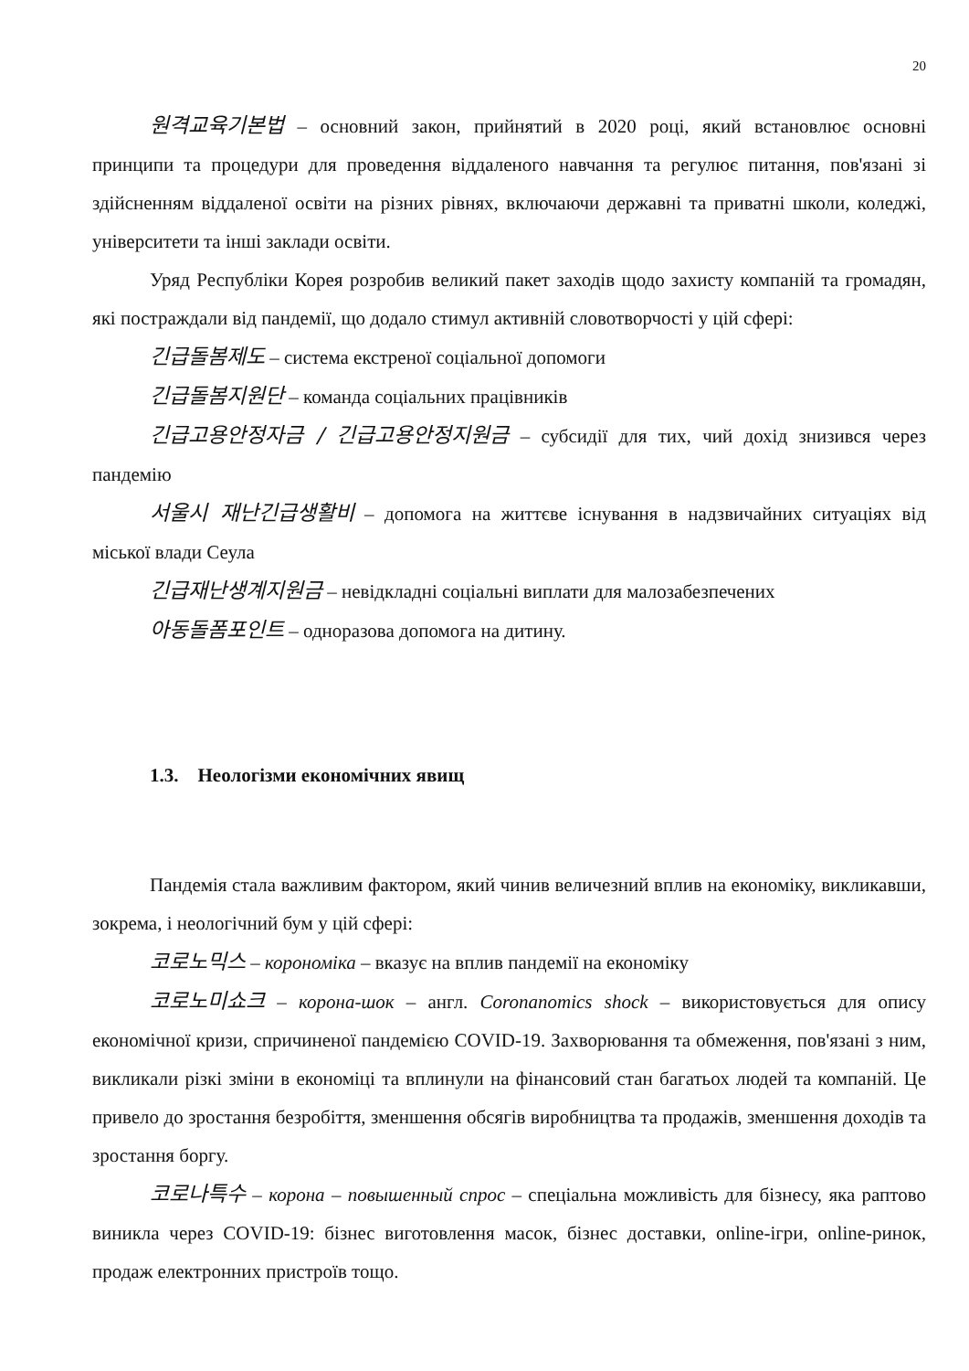20
원격교육기본법 – основний закон, прийнятий в 2020 році, який встановлює основні принципи та процедури для проведення віддаленого навчання та регулює питання, пов'язані зі здійсненням віддаленої освіти на різних рівнях, включаючи державні та приватні школи, коледжі, університети та інші заклади освіти.
Уряд Республіки Корея розробив великий пакет заходів щодо захисту компаній та громадян, які постраждали від пандемії, що додало стимул активній словотворчості у цій сфері:
긴급돌봄제도 – система екстреної соціальної допомоги
긴급돌봄지원단 – команда соціальних працівників
긴급고용안정자금 / 긴급고용안정지원금 – субсидії для тих, чий дохід знизився через пандемію
서울시 재난긴급생활비 – допомога на життєве існування в надзвичайних ситуаціях від міської влади Сеула
긴급재난생계지원금 – невідкладні соціальні виплати для малозабезпечених
아동돌폼포인트 – одноразова допомога на дитину.
1.3. Неологізми економічних явищ
Пандемія стала важливим фактором, який чинив величезний вплив на економіку, викликавши, зокрема, і неологічний бум у цій сфері:
코로노믹스 – корономіка – вказує на вплив пандемії на економіку
코로노미쇼크 – корона-шок – англ. Coronanomics shock – використовується для опису економічної кризи, спричиненої пандемією COVID-19. Захворювання та обмеження, пов'язані з ним, викликали різкі зміни в економіці та вплинули на фінансовий стан багатьох людей та компаній. Це привело до зростання безробіття, зменшення обсягів виробництва та продажів, зменшення доходів та зростання боргу.
코로나특수 – корона – повышенный спрос – спеціальна можливість для бізнесу, яка раптово виникла через COVID-19: бізнес виготовлення масок, бізнес доставки, online-ігри, online-ринок, продаж електронних пристроїв тощо.